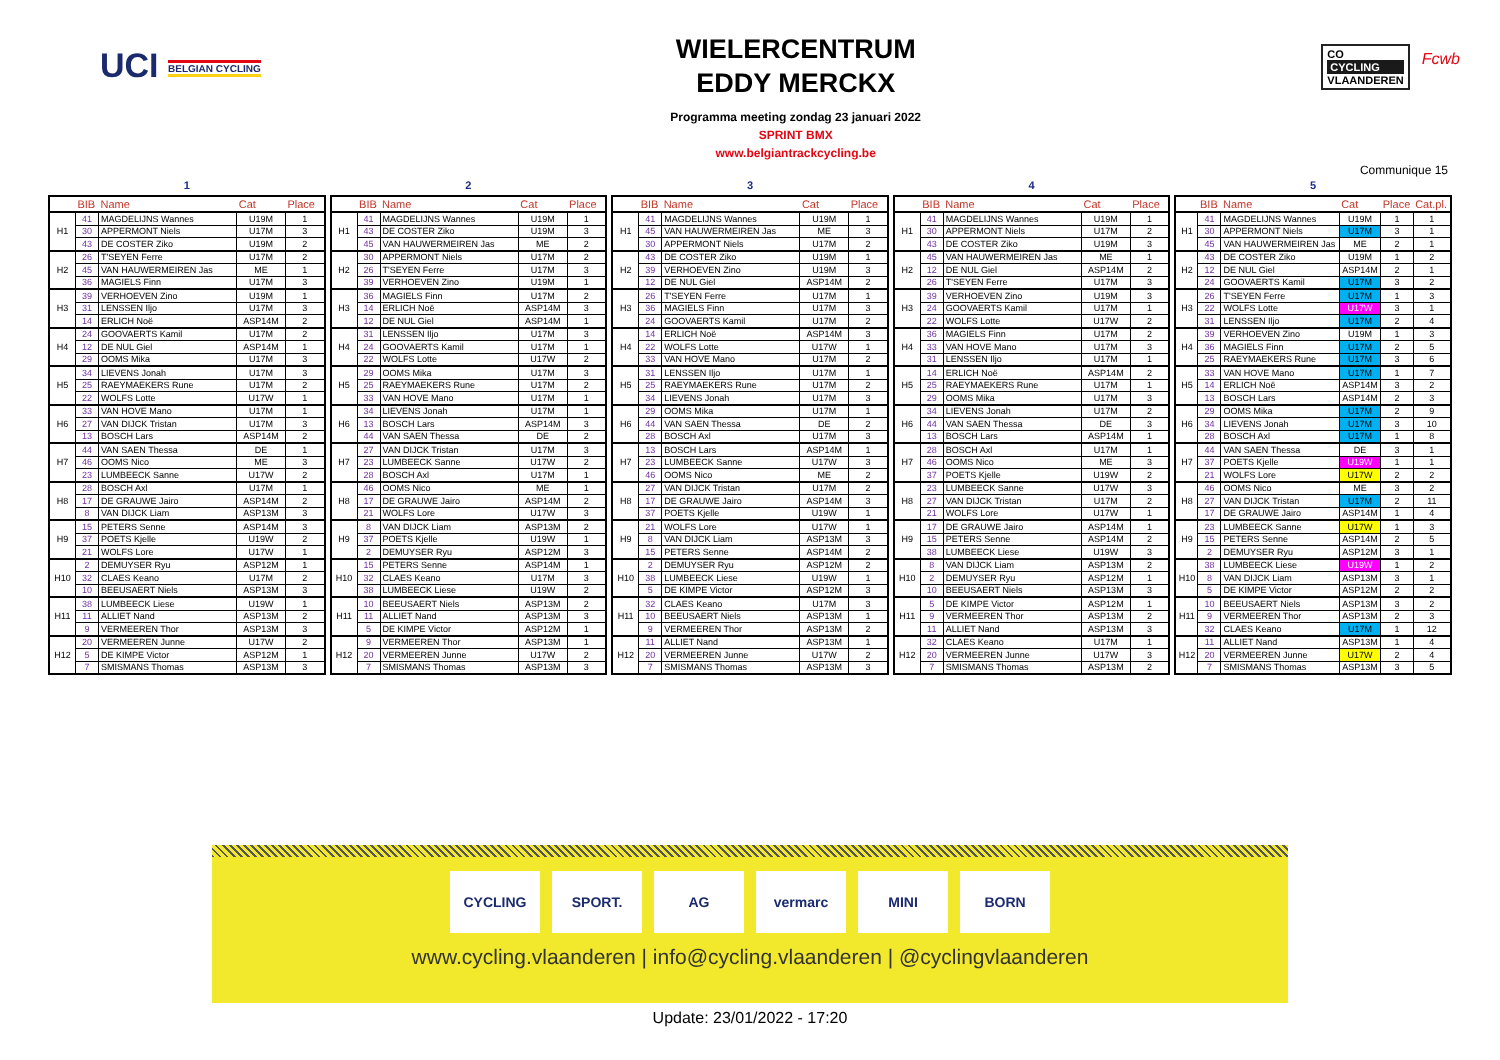UCI BELGIAN CYCLING
WIELERCENTRUM
EDDY MERCKX
Programma meeting zondag 23 januari 2022
SPRINT BMX
www.belgiantrackcycling.be
CO
CYCLING
VLAANDEREN
Fcwb
Communique 15
1
| | BIB | Name | Cat | Place |
| --- | --- | --- | --- | --- |
| H1 | 41 | MAGDELIJNS Wannes | U19M | 1 |
| | 30 | APPERMONT Niels | U17M | 3 |
| | 43 | DE COSTER Ziko | U19M | 2 |
| H2 | 26 | T'SEYEN Ferre | U17M | 2 |
| | 45 | VAN HAUWERMEIREN Jas | ME | 1 |
| | 36 | MAGIELS Finn | U17M | 3 |
| H3 | 39 | VERHOEVEN Zino | U19M | 1 |
| | 31 | LENSSEN Iljo | U17M | 3 |
| | 14 | ERLICH Noë | ASP14M | 2 |
| H4 | 24 | GOOVAERTS Kamil | U17M | 2 |
| | 12 | DE NUL Giel | ASP14M | 1 |
| | 29 | OOMS Mika | U17M | 3 |
| H5 | 34 | LIEVENS Jonah | U17M | 3 |
| | 25 | RAEYMAEKERS Rune | U17M | 2 |
| | 22 | WOLFS Lotte | U17W | 1 |
| H6 | 33 | VAN HOVE Mano | U17M | 1 |
| | 27 | VAN DIJCK Tristan | U17M | 3 |
| | 13 | BOSCH Lars | ASP14M | 2 |
| H7 | 44 | VAN SAEN Thessa | DE | 1 |
| | 46 | OOMS Nico | ME | 3 |
| | 23 | LUMBEECK Sanne | U17W | 2 |
| H8 | 28 | BOSCH Axl | U17M | 1 |
| | 17 | DE GRAUWE Jairo | ASP14M | 2 |
| | 8 | VAN DIJCK Liam | ASP13M | 3 |
| H9 | 15 | PETERS Senne | ASP14M | 3 |
| | 37 | POETS Kjelle | U19W | 2 |
| | 21 | WOLFS Lore | U17W | 1 |
| H10 | 2 | DEMUYSER Ryu | ASP12M | 1 |
| | 32 | CLAES Keano | U17M | 2 |
| | 10 | BEEUSAERT Niels | ASP13M | 3 |
| H11 | 38 | LUMBEECK Liese | U19W | 1 |
| | 11 | ALLIET Nand | ASP13M | 2 |
| | 9 | VERMEEREN Thor | ASP13M | 3 |
| H12 | 20 | VERMEEREN Junne | U17W | 2 |
| | 5 | DE KIMPE Victor | ASP12M | 1 |
| | 7 | SMISMANS Thomas | ASP13M | 3 |
2
| | BIB | Name | Cat | Place |
| --- | --- | --- | --- | --- |
| H1 | 41 | MAGDELIJNS Wannes | U19M | 1 |
| | 43 | DE COSTER Ziko | U19M | 3 |
| | 45 | VAN HAUWERMEIREN Jas | ME | 2 |
| H2 | 30 | APPERMONT Niels | U17M | 2 |
| | 26 | T'SEYEN Ferre | U17M | 3 |
| | 39 | VERHOEVEN Zino | U19M | 1 |
| H3 | 36 | MAGIELS Finn | U17M | 2 |
| | 14 | ERLICH Noë | ASP14M | 3 |
| | 12 | DE NUL Giel | ASP14M | 1 |
| H4 | 31 | LENSSEN Iljo | U17M | 3 |
| | 24 | GOOVAERTS Kamil | U17M | 1 |
| | 22 | WOLFS Lotte | U17W | 2 |
| H5 | 29 | OOMS Mika | U17M | 3 |
| | 25 | RAEYMAEKERS Rune | U17M | 2 |
| | 33 | VAN HOVE Mano | U17M | 1 |
| H6 | 34 | LIEVENS Jonah | U17M | 1 |
| | 13 | BOSCH Lars | ASP14M | 3 |
| | 44 | VAN SAEN Thessa | DE | 2 |
| H7 | 27 | VAN DIJCK Tristan | U17M | 3 |
| | 23 | LUMBEECK Sanne | U17W | 2 |
| | 28 | BOSCH Axl | U17M | 1 |
| H8 | 46 | OOMS Nico | ME | 1 |
| | 17 | DE GRAUWE Jairo | ASP14M | 2 |
| | 21 | WOLFS Lore | U17W | 3 |
| H9 | 8 | VAN DIJCK Liam | ASP13M | 2 |
| | 37 | POETS Kjelle | U19W | 1 |
| | 2 | DEMUYSER Ryu | ASP12M | 3 |
| H10 | 15 | PETERS Senne | ASP14M | 1 |
| | 32 | CLAES Keano | U17M | 3 |
| | 38 | LUMBEECK Liese | U19W | 2 |
| H11 | 10 | BEEUSAERT Niels | ASP13M | 2 |
| | 11 | ALLIET Nand | ASP13M | 3 |
| | 5 | DE KIMPE Victor | ASP12M | 1 |
| H12 | 9 | VERMEEREN Thor | ASP13M | 1 |
| | 20 | VERMEEREN Junne | U17W | 2 |
| | 7 | SMISMANS Thomas | ASP13M | 3 |
3
| | BIB | Name | Cat | Place |
| --- | --- | --- | --- | --- |
| H1 | 41 | MAGDELIJNS Wannes | U19M | 1 |
| | 45 | VAN HAUWERMEIREN Jas | ME | 3 |
| | 30 | APPERMONT Niels | U17M | 2 |
| H2 | 43 | DE COSTER Ziko | U19M | 1 |
| | 39 | VERHOEVEN Zino | U19M | 3 |
| | 12 | DE NUL Giel | ASP14M | 2 |
| H3 | 26 | T'SEYEN Ferre | U17M | 1 |
| | 36 | MAGIELS Finn | U17M | 3 |
| | 24 | GOOVAERTS Kamil | U17M | 2 |
| H4 | 14 | ERLICH Noë | ASP14M | 3 |
| | 22 | WOLFS Lotte | U17W | 1 |
| | 33 | VAN HOVE Mano | U17M | 2 |
| H5 | 31 | LENSSEN Iljo | U17M | 1 |
| | 25 | RAEYMAEKERS Rune | U17M | 2 |
| | 34 | LIEVENS Jonah | U17M | 3 |
| H6 | 29 | OOMS Mika | U17M | 1 |
| | 44 | VAN SAEN Thessa | DE | 2 |
| | 28 | BOSCH Axl | U17M | 3 |
| H7 | 13 | BOSCH Lars | ASP14M | 1 |
| | 23 | LUMBEECK Sanne | U17W | 3 |
| | 46 | OOMS Nico | ME | 2 |
| H8 | 27 | VAN DIJCK Tristan | U17M | 2 |
| | 17 | DE GRAUWE Jairo | ASP14M | 3 |
| | 37 | POETS Kjelle | U19W | 1 |
| H9 | 21 | WOLFS Lore | U17W | 1 |
| | 8 | VAN DIJCK Liam | ASP13M | 3 |
| | 15 | PETERS Senne | ASP14M | 2 |
| H10 | 2 | DEMUYSER Ryu | ASP12M | 2 |
| | 38 | LUMBEECK Liese | U19W | 1 |
| | 5 | DE KIMPE Victor | ASP12M | 3 |
| H11 | 32 | CLAES Keano | U17M | 3 |
| | 10 | BEEUSAERT Niels | ASP13M | 1 |
| | 9 | VERMEEREN Thor | ASP13M | 2 |
| H12 | 11 | ALLIET Nand | ASP13M | 1 |
| | 20 | VERMEEREN Junne | U17W | 2 |
| | 7 | SMISMANS Thomas | ASP13M | 3 |
4
| | BIB | Name | Cat | Place |
| --- | --- | --- | --- | --- |
| H1 | 41 | MAGDELIJNS Wannes | U19M | 1 |
| | 30 | APPERMONT Niels | U17M | 2 |
| | 43 | DE COSTER Ziko | U19M | 3 |
| H2 | 45 | VAN HAUWERMEIREN Jas | ME | 1 |
| | 12 | DE NUL Giel | ASP14M | 2 |
| | 26 | T'SEYEN Ferre | U17M | 3 |
| H3 | 39 | VERHOEVEN Zino | U19M | 3 |
| | 24 | GOOVAERTS Kamil | U17M | 1 |
| | 22 | WOLFS Lotte | U17W | 2 |
| H4 | 36 | MAGIELS Finn | U17M | 2 |
| | 33 | VAN HOVE Mano | U17M | 3 |
| | 31 | LENSSEN Iljo | U17M | 1 |
| H5 | 14 | ERLICH Noë | ASP14M | 2 |
| | 25 | RAEYMAEKERS Rune | U17M | 1 |
| | 29 | OOMS Mika | U17M | 3 |
| H6 | 34 | LIEVENS Jonah | U17M | 2 |
| | 44 | VAN SAEN Thessa | DE | 3 |
| | 13 | BOSCH Lars | ASP14M | 1 |
| H7 | 28 | BOSCH Axl | U17M | 1 |
| | 46 | OOMS Nico | ME | 3 |
| | 37 | POETS Kjelle | U19W | 2 |
| H8 | 23 | LUMBEECK Sanne | U17W | 3 |
| | 27 | VAN DIJCK Tristan | U17M | 2 |
| | 21 | WOLFS Lore | U17W | 1 |
| H9 | 17 | DE GRAUWE Jairo | ASP14M | 1 |
| | 15 | PETERS Senne | ASP14M | 2 |
| | 38 | LUMBEECK Liese | U19W | 3 |
| H10 | 8 | VAN DIJCK Liam | ASP13M | 2 |
| | 2 | DEMUYSER Ryu | ASP12M | 1 |
| | 10 | BEEUSAERT Niels | ASP13M | 3 |
| H11 | 5 | DE KIMPE Victor | ASP12M | 1 |
| | 9 | VERMEEREN Thor | ASP13M | 2 |
| | 11 | ALLIET Nand | ASP13M | 3 |
| H12 | 32 | CLAES Keano | U17M | 1 |
| | 20 | VERMEEREN Junne | U17W | 3 |
| | 7 | SMISMANS Thomas | ASP13M | 2 |
5
| | BIB | Name | Cat | Place | Cat.pl. |
| --- | --- | --- | --- | --- | --- |
| H1 | 41 | MAGDELIJNS Wannes | U19M | 1 | 1 |
| | 30 | APPERMONT Niels | U17M | 3 | 1 |
| | 45 | VAN HAUWERMEIREN Jas | ME | 2 | 1 |
| H2 | 43 | DE COSTER Ziko | U19M | 1 | 2 |
| | 12 | DE NUL Giel | ASP14M | 2 | 1 |
| | 24 | GOOVAERTS Kamil | U17M | 3 | 2 |
| H3 | 26 | T'SEYEN Ferre | U17M | 1 | 3 |
| | 22 | WOLFS Lotte | U17W | 3 | 1 |
| | 31 | LENSSEN Iljo | U17M | 2 | 4 |
| H4 | 39 | VERHOEVEN Zino | U19M | 1 | 3 |
| | 36 | MAGIELS Finn | U17M | 2 | 5 |
| | 25 | RAEYMAEKERS Rune | U17M | 3 | 6 |
| H5 | 33 | VAN HOVE Mano | U17M | 1 | 7 |
| | 14 | ERLICH Noë | ASP14M | 3 | 2 |
| | 13 | BOSCH Lars | ASP14M | 2 | 3 |
| H6 | 29 | OOMS Mika | U17M | 2 | 9 |
| | 34 | LIEVENS Jonah | U17M | 3 | 10 |
| | 28 | BOSCH Axl | U17M | 1 | 8 |
| H7 | 44 | VAN SAEN Thessa | DE | 3 | 1 |
| | 37 | POETS Kjelle | U19W | 1 | 1 |
| | 21 | WOLFS Lore | U17W | 2 | 2 |
| H8 | 46 | OOMS Nico | ME | 3 | 2 |
| | 27 | VAN DIJCK Tristan | U17M | 2 | 11 |
| | 17 | DE GRAUWE Jairo | ASP14M | 1 | 4 |
| H9 | 23 | LUMBEECK Sanne | U17W | 1 | 3 |
| | 15 | PETERS Senne | ASP14M | 2 | 5 |
| | 2 | DEMUYSER Ryu | ASP12M | 3 | 1 |
| H10 | 38 | LUMBEECK Liese | U19W | 1 | 2 |
| | 8 | VAN DIJCK Liam | ASP13M | 3 | 1 |
| | 5 | DE KIMPE Victor | ASP12M | 2 | 2 |
| H11 | 10 | BEEUSAERT Niels | ASP13M | 3 | 2 |
| | 9 | VERMEEREN Thor | ASP13M | 2 | 3 |
| | 32 | CLAES Keano | U17M | 1 | 12 |
| H12 | 11 | ALLIET Nand | ASP13M | 1 | 4 |
| | 20 | VERMEEREN Junne | U17W | 2 | 4 |
| | 7 | SMISMANS Thomas | ASP13M | 3 | 5 |
CYCLING SPORT. AG vermarc MINI BORN
www.cycling.vlaanderen | info@cycling.vlaanderen | @cyclingvlaanderen
Update: 23/01/2022 - 17:20